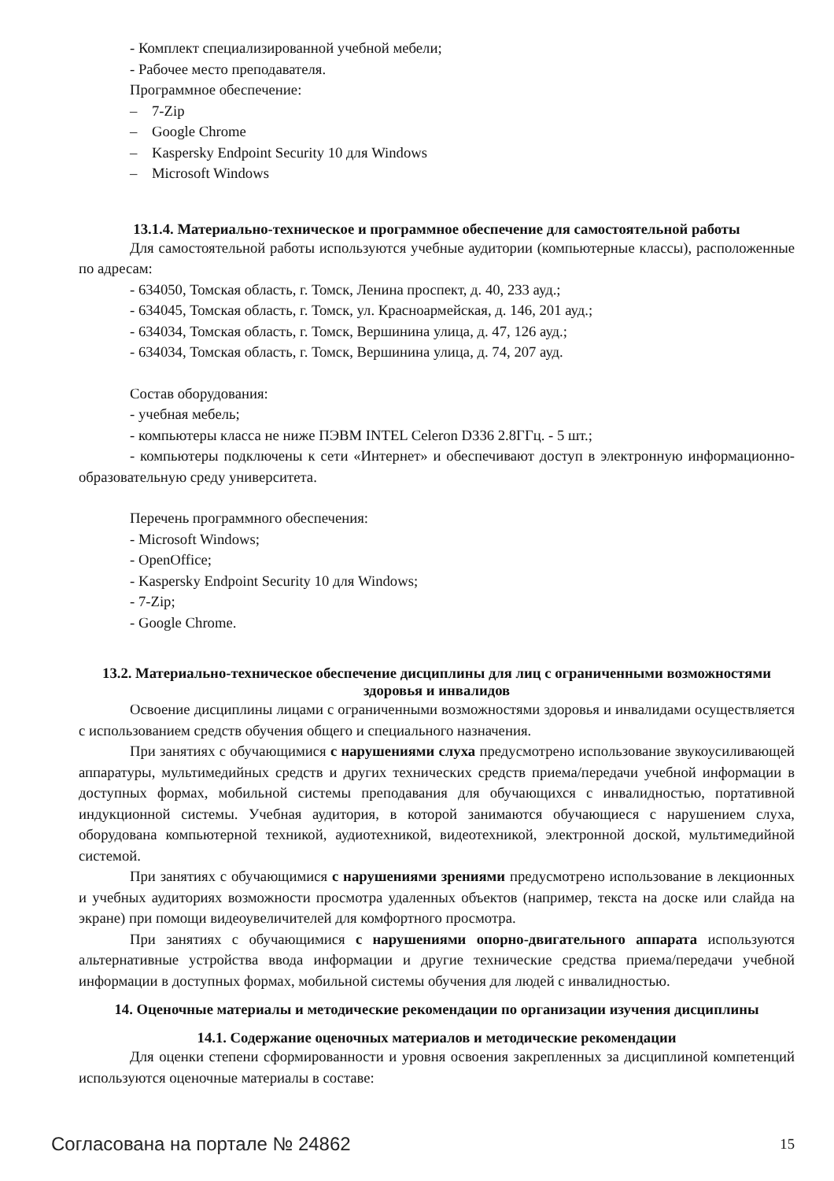- Комплект специализированной учебной мебели;
- Рабочее место преподавателя.
Программное обеспечение:
– 7-Zip
– Google Chrome
– Kaspersky Endpoint Security 10 для Windows
– Microsoft Windows
13.1.4. Материально-техническое и программное обеспечение для самостоятельной работы
Для самостоятельной работы используются учебные аудитории (компьютерные классы), расположенные по адресам:
- 634050, Томская область, г. Томск, Ленина проспект, д. 40, 233 ауд.;
- 634045, Томская область, г. Томск, ул. Красноармейская, д. 146, 201 ауд.;
- 634034, Томская область, г. Томск, Вершинина улица, д. 47, 126 ауд.;
- 634034, Томская область, г. Томск, Вершинина улица, д. 74, 207 ауд.
Состав оборудования:
- учебная мебель;
- компьютеры класса не ниже ПЭВМ INTEL Celeron D336 2.8ГГц. - 5 шт.;
- компьютеры подключены к сети «Интернет» и обеспечивают доступ в электронную информационно-образовательную среду университета.
Перечень программного обеспечения:
- Microsoft Windows;
- OpenOffice;
- Kaspersky Endpoint Security 10 для Windows;
- 7-Zip;
- Google Chrome.
13.2. Материально-техническое обеспечение дисциплины для лиц с ограниченными возможностями здоровья и инвалидов
Освоение дисциплины лицами с ограниченными возможностями здоровья и инвалидами осуществляется с использованием средств обучения общего и специального назначения.
При занятиях с обучающимися с нарушениями слуха предусмотрено использование звукоусиливающей аппаратуры, мультимедийных средств и других технических средств приема/передачи учебной информации в доступных формах, мобильной системы преподавания для обучающихся с инвалидностью, портативной индукционной системы. Учебная аудитория, в которой занимаются обучающиеся с нарушением слуха, оборудована компьютерной техникой, аудиотехникой, видеотехникой, электронной доской, мультимедийной системой.
При занятиях с обучающимися с нарушениями зрениями предусмотрено использование в лекционных и учебных аудиториях возможности просмотра удаленных объектов (например, текста на доске или слайда на экране) при помощи видеоувеличителей для комфортного просмотра.
При занятиях с обучающимися с нарушениями опорно-двигательного аппарата используются альтернативные устройства ввода информации и другие технические средства приема/передачи учебной информации в доступных формах, мобильной системы обучения для людей с инвалидностью.
14. Оценочные материалы и методические рекомендации по организации изучения дисциплины
14.1. Содержание оценочных материалов и методические рекомендации
Для оценки степени сформированности и уровня освоения закрепленных за дисциплиной компетенций используются оценочные материалы в составе:
Согласована на портале № 24862 15